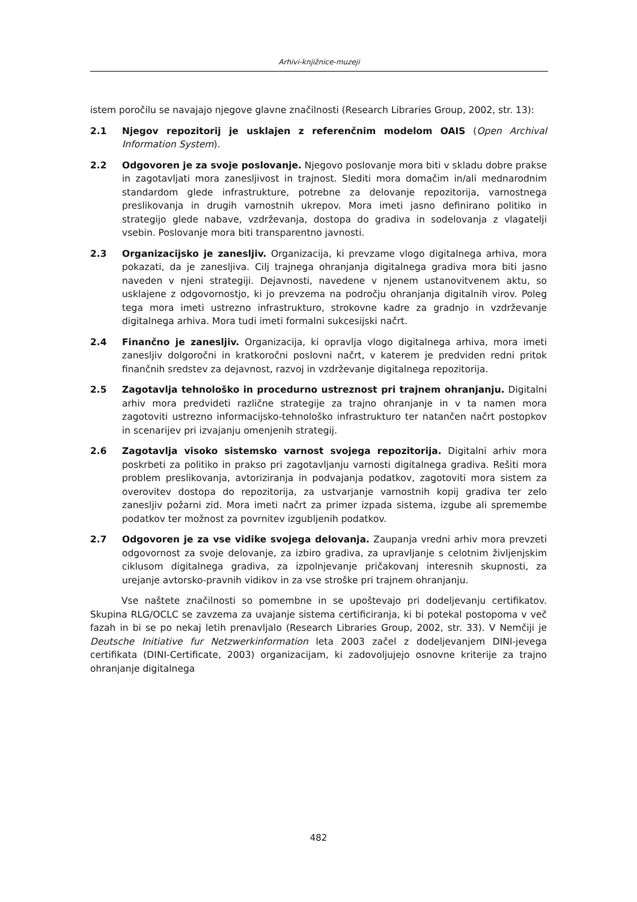Arhivi-knjižnice-muzeji
istem poročilu se navajajo njegove glavne značilnosti (Research Libraries Group, 2002, str. 13):
2.1 Njegov repozitorij je usklajen z referenčnim modelom OAIS (Open Archival Information System).
2.2 Odgovoren je za svoje poslovanje. Njegovo poslovanje mora biti v skladu dobre prakse in zagotavljati mora zanesljivost in trajnost. Slediti mora domačim in/ali mednarodnim standardom glede infrastrukture, potrebne za delovanje repozitorija, varnostnega preslikovanja in drugih varnostnih ukrepov. Mora imeti jasno definirano politiko in strategijo glede nabave, vzdrževanja, dostopa do gradiva in sodelovanja z vlagatelji vsebin. Poslovanje mora biti transparentno javnosti.
2.3 Organizacijsko je zanesljiv. Organizacija, ki prevzame vlogo digitalnega arhiva, mora pokazati, da je zanesljiva. Cilj trajnega ohranjanja digitalnega gradiva mora biti jasno naveden v njeni strategiji. Dejavnosti, navedene v njenem ustanovitvenem aktu, so usklajene z odgovornostjo, ki jo prevzema na področju ohranjanja digitalnih virov. Poleg tega mora imeti ustrezno infrastrukturo, strokovne kadre za gradnjo in vzdrževanje digitalnega arhiva. Mora tudi imeti formalni sukcesijski načrt.
2.4 Finančno je zanesljiv. Organizacija, ki opravlja vlogo digitalnega arhiva, mora imeti zanesljiv dolgoročni in kratkoročni poslovni načrt, v katerem je predviden redni pritok finančnih sredstev za dejavnost, razvoj in vzdrževanje digitalnega repozitorija.
2.5 Zagotavlja tehnološko in procedurno ustreznost pri trajnem ohranjanju. Digitalni arhiv mora predvideti različne strategije za trajno ohranjanje in v ta namen mora zagotoviti ustrezno informacijsko-tehnološko infrastrukturo ter natančen načrt postopkov in scenarijev pri izvajanju omenjenih strategij.
2.6 Zagotavlja visoko sistemsko varnost svojega repozitorija. Digitalni arhiv mora poskrbeti za politiko in prakso pri zagotavljanju varnosti digitalnega gradiva. Rešiti mora problem preslikovanja, avtoriziranja in podvajanja podatkov, zagotoviti mora sistem za overovitev dostopa do repozitorija, za ustvarjanje varnostnih kopij gradiva ter zelo zanesljiv požarni zid. Mora imeti načrt za primer izpada sistema, izgube ali spremembe podatkov ter možnost za povrnitev izgubljenih podatkov.
2.7 Odgovoren je za vse vidike svojega delovanja. Zaupanja vredni arhiv mora prevzeti odgovornost za svoje delovanje, za izbiro gradiva, za upravljanje s celotnim življenjskim ciklusom digitalnega gradiva, za izpolnjevanje pričakovanj interesnih skupnosti, za urejanje avtorsko-pravnih vidikov in za vse stroške pri trajnem ohranjanju.
Vse naštete značilnosti so pomembne in se upoštevajo pri dodeljevanju certifikatov. Skupina RLG/OCLC se zavzema za uvajanje sistema certificiranja, ki bi potekal postopoma v več fazah in bi se po nekaj letih prenavljalo (Research Libraries Group, 2002, str. 33). V Nemčiji je Deutsche Initiative fur Netzwerkinformation leta 2003 začel z dodeljevanjem DINI-jevega certifikata (DINI-Certificate, 2003) organizacijam, ki zadovoljujejo osnovne kriterije za trajno ohranjanje digitalnega
482